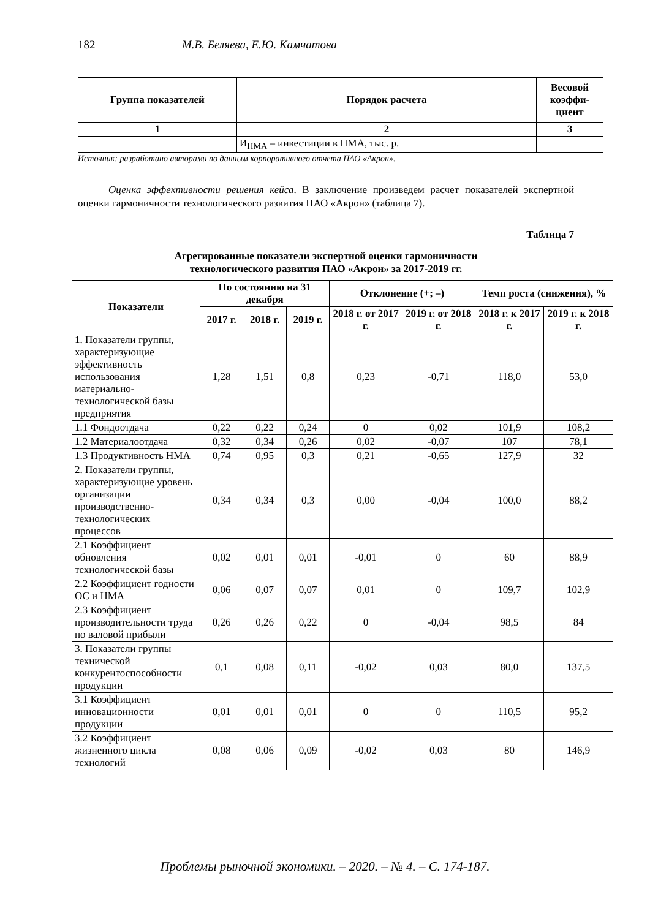182 М.В. Беляева, Е.Ю. Камчатова
| Группа показателей | Порядок расчета | Весовой коэффи-циент |
| --- | --- | --- |
| 1 | 2 | 3 |
| | И<sub>НМА</sub> – инвестиции в НМА, тыс. р. | |
Источник: разработано авторами по данным корпоративного отчета ПАО «Акрон».
Оценка эффективности решения кейса. В заключение произведем расчет показателей экспертной оценки гармоничности технологического развития ПАО «Акрон» (таблица 7).
Таблица 7
Агрегированные показатели экспертной оценки гармоничности
технологического развития ПАО «Акрон» за 2017-2019 гг.
| Показатели | По состоянию на 31 декабря | | | Отклонение (+; –) | | Темп роста (снижения), % | |
| --- | --- | --- | --- | --- | --- | --- | --- |
| | 2017 г. | 2018 г. | 2019 г. | 2018 г. от 2017 г. | 2019 г. от 2018 г. | 2018 г. к 2017 г. | 2019 г. к 2018 г. |
| 1. Показатели группы, характеризующие эффективность использования материально-технологической базы предприятия | 1,28 | 1,51 | 0,8 | 0,23 | -0,71 | 118,0 | 53,0 |
| 1.1 Фондоотдача | 0,22 | 0,22 | 0,24 | 0 | 0,02 | 101,9 | 108,2 |
| 1.2 Материалоотдача | 0,32 | 0,34 | 0,26 | 0,02 | -0,07 | 107 | 78,1 |
| 1.3 Продуктивность НМА | 0,74 | 0,95 | 0,3 | 0,21 | -0,65 | 127,9 | 32 |
| 2. Показатели группы, характеризующие уровень организации производственно-технологических процессов | 0,34 | 0,34 | 0,3 | 0,00 | -0,04 | 100,0 | 88,2 |
| 2.1 Коэффициент обновления технологической базы | 0,02 | 0,01 | 0,01 | -0,01 | 0 | 60 | 88,9 |
| 2.2 Коэффициент годности ОС и НМА | 0,06 | 0,07 | 0,07 | 0,01 | 0 | 109,7 | 102,9 |
| 2.3 Коэффициент производительности труда по валовой прибыли | 0,26 | 0,26 | 0,22 | 0 | -0,04 | 98,5 | 84 |
| 3. Показатели группы технической конкурентоспособности продукции | 0,1 | 0,08 | 0,11 | -0,02 | 0,03 | 80,0 | 137,5 |
| 3.1 Коэффициент инновационности продукции | 0,01 | 0,01 | 0,01 | 0 | 0 | 110,5 | 95,2 |
| 3.2 Коэффициент жизненного цикла технологий | 0,08 | 0,06 | 0,09 | -0,02 | 0,03 | 80 | 146,9 |
Проблемы рыночной экономики. – 2020. – № 4. – С. 174-187.